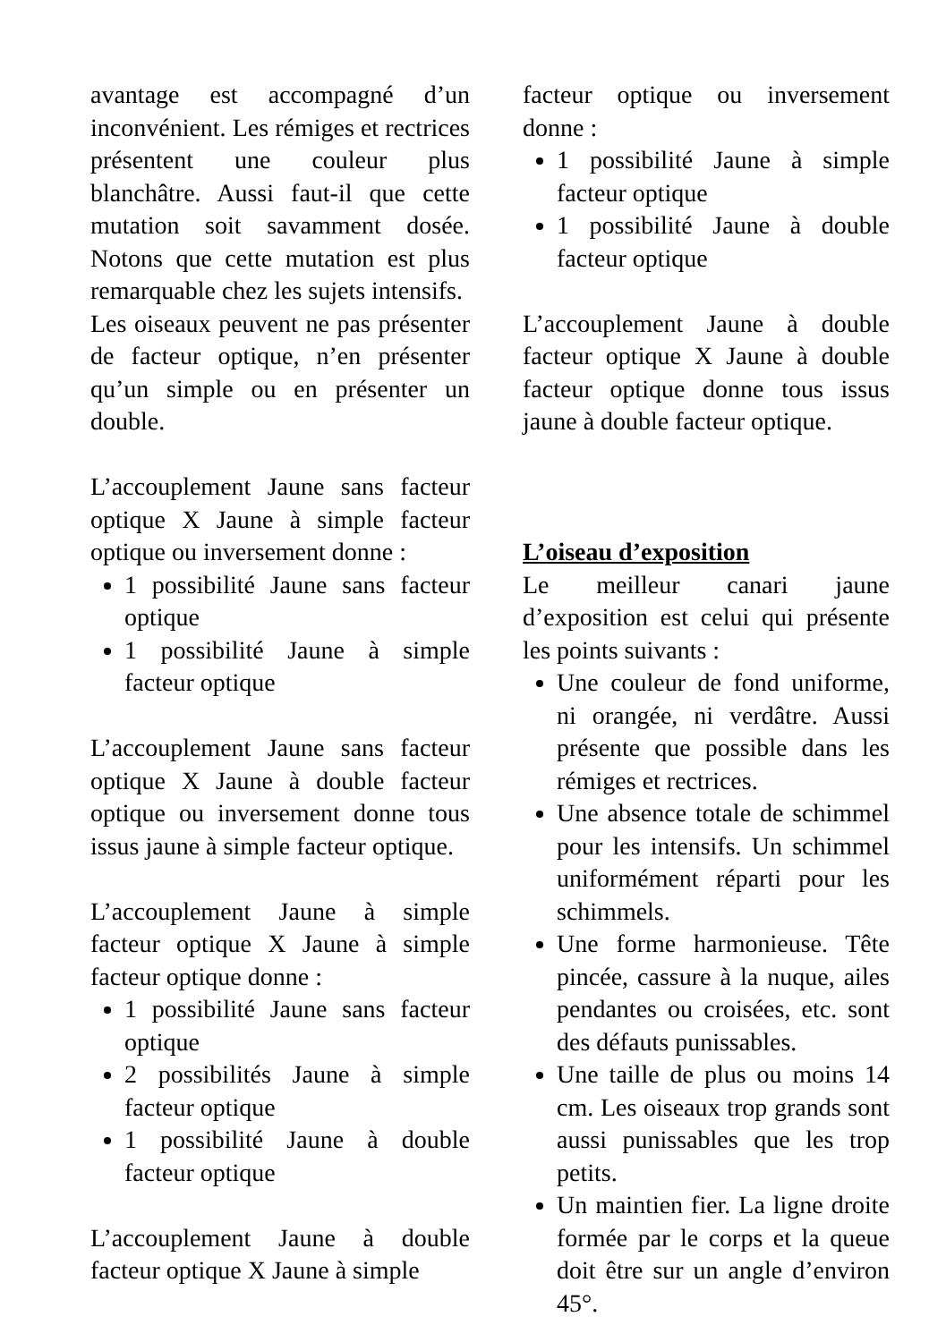avantage est accompagné d’un inconvénient. Les rémiges et rectrices présentent une couleur plus blanchâtre. Aussi faut-il que cette mutation soit savamment dosée. Notons que cette mutation est plus remarquable chez les sujets intensifs.
Les oiseaux peuvent ne pas présenter de facteur optique, n’en présenter qu’un simple ou en présenter un double.
L’accouplement Jaune sans facteur optique X Jaune à simple facteur optique ou inversement donne :
1 possibilité Jaune sans facteur optique
1 possibilité Jaune à simple facteur optique
L’accouplement Jaune sans facteur optique X Jaune à double facteur optique ou inversement donne tous issus jaune à simple facteur optique.
L’accouplement Jaune à simple facteur optique X Jaune à simple facteur optique donne :
1 possibilité Jaune sans facteur optique
2 possibilités Jaune à simple facteur optique
1 possibilité Jaune à double facteur optique
L’accouplement Jaune à double facteur optique X Jaune à simple
facteur optique ou inversement donne :
1 possibilité Jaune à simple facteur optique
1 possibilité Jaune à double facteur optique
L’accouplement Jaune à double facteur optique X Jaune à double facteur optique donne tous issus jaune à double facteur optique.
L’oiseau d’exposition
Le meilleur canari jaune d’exposition est celui qui présente les points suivants :
Une couleur de fond uniforme, ni orangée, ni verdâtre. Aussi présente que possible dans les rémiges et rectrices.
Une absence totale de schimmel pour les intensifs. Un schimmel uniformément réparti pour les schimmels.
Une forme harmonieuse. Tête pincée, cassure à la nuque, ailes pendantes ou croisées, etc. sont des défauts punissables.
Une taille de plus ou moins 14 cm. Les oiseaux trop grands sont aussi punissables que les trop petits.
Un maintien fier. La ligne droite formée par le corps et la queue doit être sur un angle d’environ 45°.